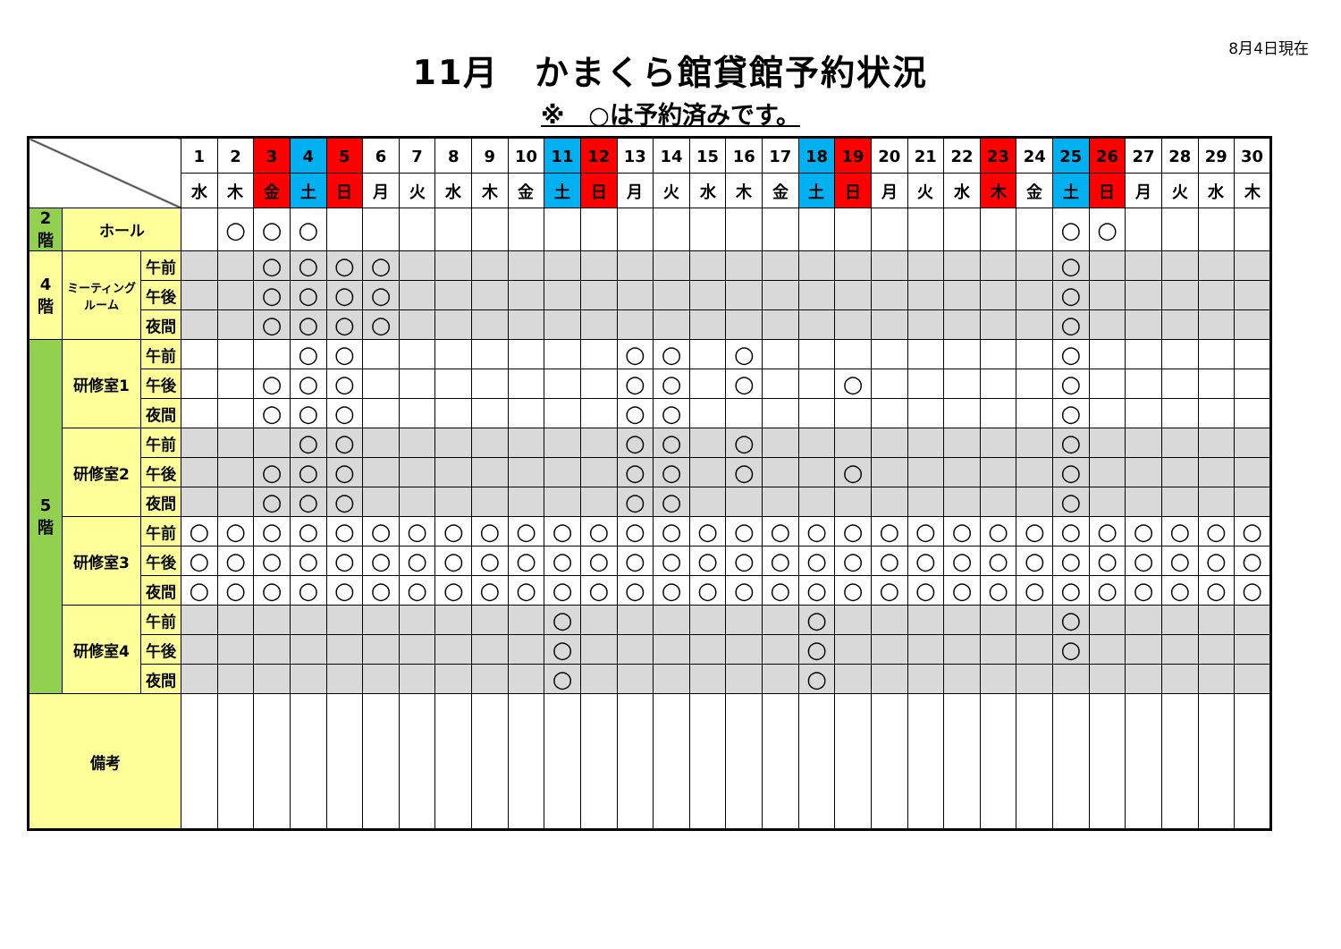8月4日現在
11月　かまくら館貸館予約状況
※　○は予約済みです。
| | | | 1 | 2 | 3 | 4 | 5 | 6 | 7 | 8 | 9 | 10 | 11 | 12 | 13 | 14 | 15 | 16 | 17 | 18 | 19 | 20 | 21 | 22 | 23 | 24 | 25 | 26 | 27 | 28 | 29 | 30 |
| --- | --- | --- | --- | --- | --- | --- | --- | --- | --- | --- | --- | --- | --- | --- | --- | --- | --- | --- | --- | --- | --- | --- | --- | --- | --- | --- | --- | --- | --- | --- | --- | --- |
| | | | 水 | 木 | 金 | 土 | 日 | 月 | 火 | 水 | 木 | 金 | 土 | 日 | 月 | 火 | 水 | 木 | 金 | 土 | 日 | 月 | 火 | 水 | 木 | 金 | 土 | 日 | 月 | 火 | 水 | 木 |
| 2 階 | ホール | | | ○ | ○ | ○ | | | | | | | | | | | | | | | | | | | | | ○ | ○ | | | | |
| 4 階 | ミーティング ルーム | 午前 | | | ○ | ○ | ○ | ○ | | | | | | | | | | | | | | | | | | | ○ | | | | | |
| | | 午後 | | | ○ | ○ | ○ | ○ | | | | | | | | | | | | | | | | | | | ○ | | | | | |
| | | 夜間 | | | ○ | ○ | ○ | ○ | | | | | | | | | | | | | | | | | | | ○ | | | | | |
| 5 階 | 研修室1 | 午前 | | | | ○ | ○ | | | | | | | | ○ | ○ | | ○ | | | | | | | | | ○ | | | | | |
| | | 午後 | | | ○ | ○ | ○ | | | | | | | | ○ | ○ | | ○ | | | ○ | | | | | | ○ | | | | | |
| | | 夜間 | | | ○ | ○ | ○ | | | | | | | | ○ | ○ | | | | | | | | | | | ○ | | | | | |
| | 研修室2 | 午前 | | | | ○ | ○ | | | | | | | | ○ | ○ | | ○ | | | | | | | | | ○ | | | | | |
| | | 午後 | | | ○ | ○ | ○ | | | | | | | | ○ | ○ | | ○ | | | ○ | | | | | | ○ | | | | | |
| | | 夜間 | | | ○ | ○ | ○ | | | | | | | | ○ | ○ | | | | | | | | | | | ○ | | | | | |
| | 研修室3 | 午前 | ○ | ○ | ○ | ○ | ○ | ○ | ○ | ○ | ○ | ○ | ○ | ○ | ○ | ○ | ○ | ○ | ○ | ○ | ○ | ○ | ○ | ○ | ○ | ○ | ○ | ○ | ○ | ○ | ○ | ○ |
| | | 午後 | ○ | ○ | ○ | ○ | ○ | ○ | ○ | ○ | ○ | ○ | ○ | ○ | ○ | ○ | ○ | ○ | ○ | ○ | ○ | ○ | ○ | ○ | ○ | ○ | ○ | ○ | ○ | ○ | ○ | ○ |
| | | 夜間 | ○ | ○ | ○ | ○ | ○ | ○ | ○ | ○ | ○ | ○ | ○ | ○ | ○ | ○ | ○ | ○ | ○ | ○ | ○ | ○ | ○ | ○ | ○ | ○ | ○ | ○ | ○ | ○ | ○ | ○ |
| | 研修室4 | 午前 | | | | | | | | | | | ○ | | | | | | | ○ | | | | | | | ○ | | | | | |
| | | 午後 | | | | | | | | | | | ○ | | | | | | | ○ | | | | | | | ○ | | | | | |
| | | 夜間 | | | | | | | | | | | ○ | | | | | | | ○ | | | | | | | | | | | | |
| 備考 | | | | | | | | | | | | | | | | | | | | | | | | | | | | | | | | |